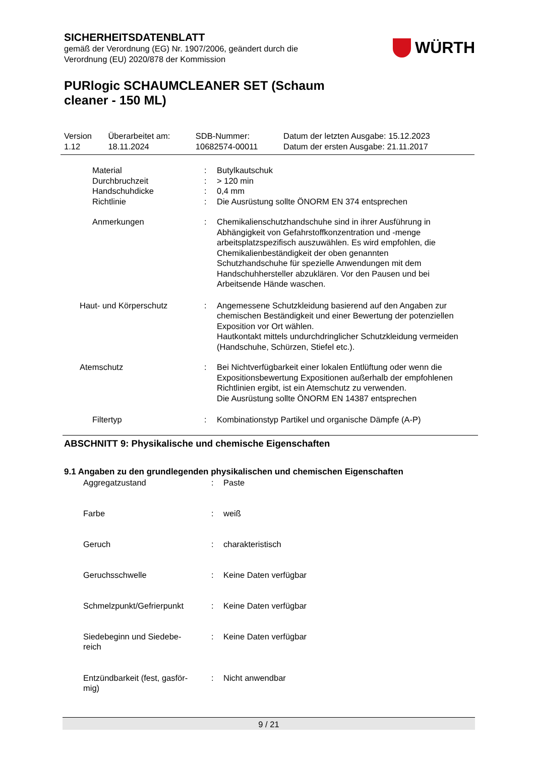SICHERHEITSDATENBLATT
gemäß der Verordnung (EG) Nr. 1907/2006, geändert durch die
Verordnung (EU) 2020/878 der Kommission
WÜRTH
PURlogic SCHAUMCLEANER SET (Schaum
cleaner - 150 ML)
| Version 1.12 | Überarbeitet am: 18.11.2024 | SDB-Nummer: 10682574-00011 | Datum der letzten Ausgabe: 15.12.2023 Datum der ersten Ausgabe: 21.11.2017 |
| | Material Durchbruchzeit Handschuhdicke Richtlinie | : : : : | Butylkautschuk > 120 min 0,4 mm Die Ausrüstung sollte ÖNORM EN 374 entsprechen |
| | Anmerkungen | : | Chemikalienschutzhandschuhe sind in ihrer Ausführung in Abhängigkeit von Gefahrstoffkonzentration und -menge arbeitsplatzspezifisch auszuwählen. Es wird empfohlen, die Chemikalienbeständigkeit der oben genannten Schutzhandschuhe für spezielle Anwendungen mit dem Handschuhhersteller abzuklären. Vor den Pausen und bei Arbeitsende Hände waschen. |
| Haut- und Körperschutz | | : | Angemessene Schutzkleidung basierend auf den Angaben zur chemischen Beständigkeit und einer Bewertung der potenziellen Exposition vor Ort wählen. Hautkontakt mittels undurchdringlicher Schutzkleidung vermeiden (Handschuhe, Schürzen, Stiefel etc.). |
| Atemschutz | | : | Bei Nichtverfügbarkeit einer lokalen Entlüftung oder wenn die Expositionsbewertung Expositionen außerhalb der empfohlenen Richtlinien ergibt, ist ein Atemschutz zu verwenden. Die Ausrüstung sollte ÖNORM EN 14387 entsprechen |
| | Filtertyp | : | Kombinationstyp Partikel und organische Dämpfe (A-P) |
ABSCHNITT 9: Physikalische und chemische Eigenschaften
9.1 Angaben zu den grundlegenden physikalischen und chemischen Eigenschaften
| Aggregatzustand | : | Paste |
| Farbe | : | weiß |
| Geruch | : | charakteristisch |
| Geruchsschwelle | : | Keine Daten verfügbar |
| Schmelzpunkt/Gefrierpunkt | : | Keine Daten verfügbar |
| Siedebeginn und Siedebe- reich | : | Keine Daten verfügbar |
| Entzündbarkeit (fest, gasför- mig) | : | Nicht anwendbar |
9 / 21